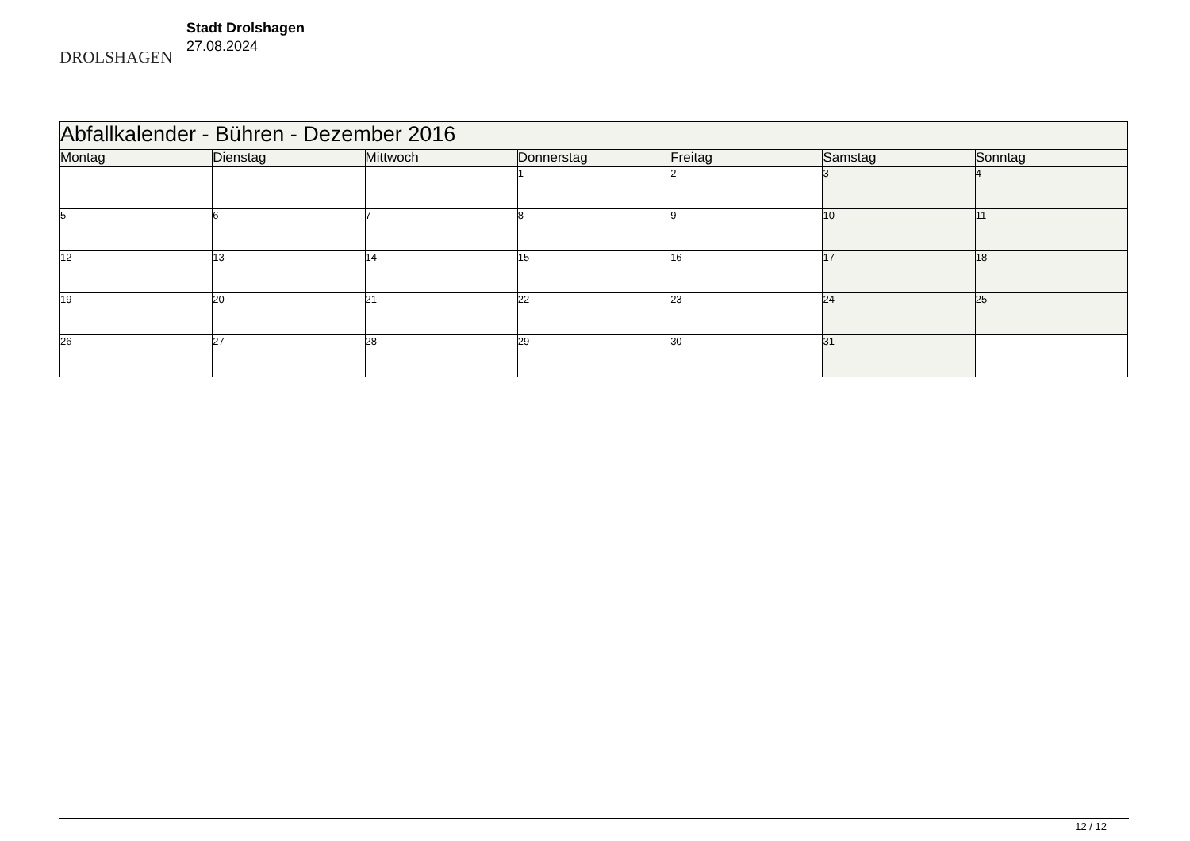DROLSHAGEN
Stadt Drolshagen
27.08.2024
| Abfallkalender - Bühren - Dezember 2016 | | | | | | |
| --- | --- | --- | --- | --- | --- | --- |
| Montag | Dienstag | Mittwoch | Donnerstag | Freitag | Samstag | Sonntag |
| | | | 1 | 2 | 3 | 4 |
| 5 | 6 | 7 | 8 | 9 | 10 | 11 |
| 12 | 13 | 14 | 15 | 16 | 17 | 18 |
| 19 | 20 | 21 | 22 | 23 | 24 | 25 |
| 26 | 27 | 28 | 29 | 30 | 31 | |
12 / 12